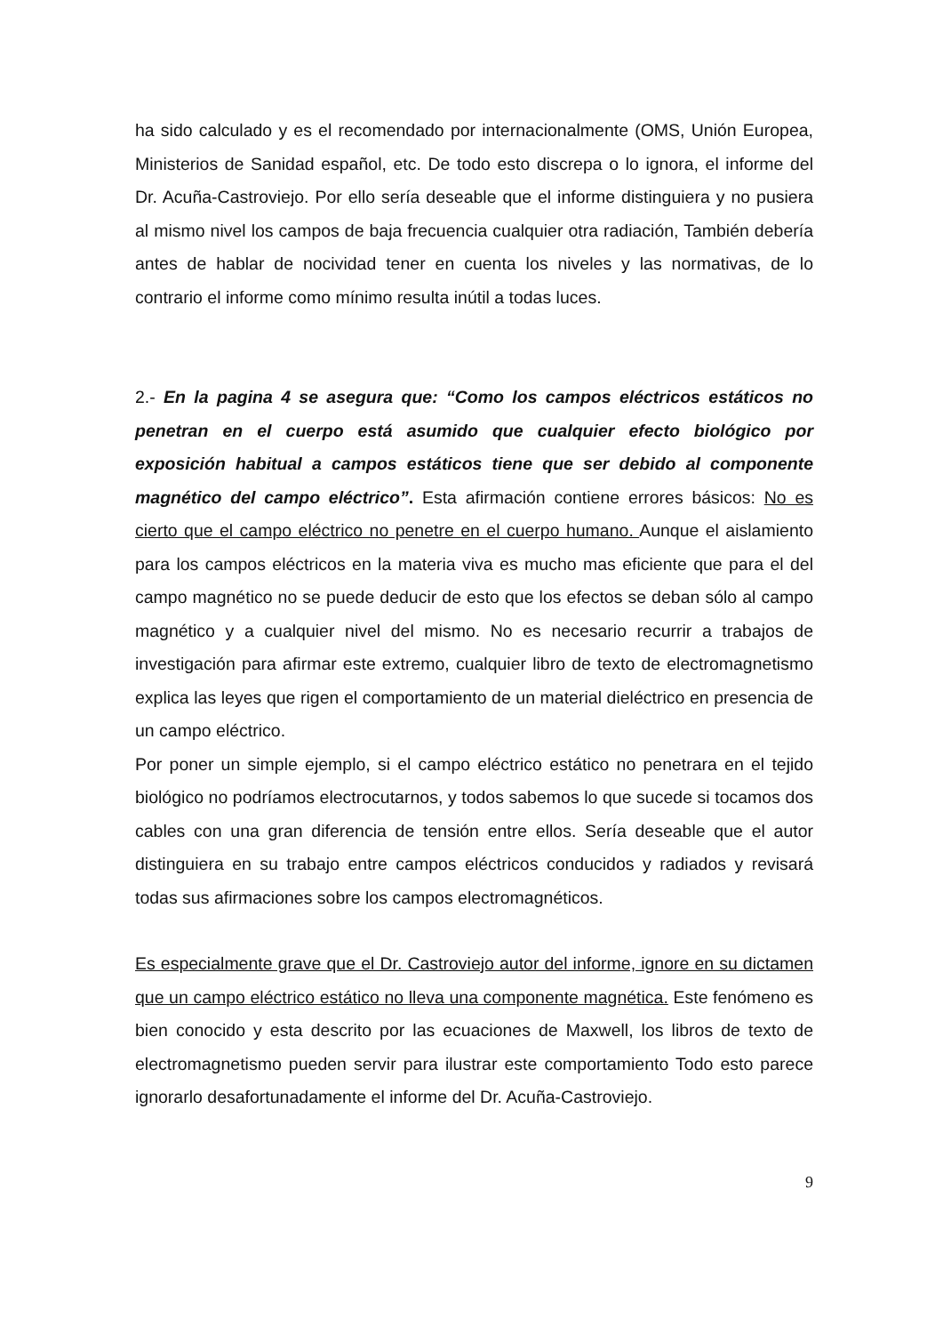ha sido calculado y es el recomendado por internacionalmente (OMS, Unión Europea, Ministerios de Sanidad español, etc. De todo esto discrepa o lo ignora, el informe del Dr. Acuña-Castroviejo. Por ello sería deseable que el informe distinguiera y no pusiera al mismo nivel los campos de baja frecuencia cualquier otra radiación, También debería antes de hablar de nocividad tener en cuenta los niveles y las normativas, de lo contrario el informe como mínimo resulta inútil a todas luces.
2.- En la pagina 4 se asegura que: “Como los campos eléctricos estáticos no penetran en el cuerpo está asumido que cualquier efecto biológico por exposición habitual a campos estáticos tiene que ser debido al componente magnético del campo eléctrico”. Esta afirmación contiene errores básicos: No es cierto que el campo eléctrico no penetre en el cuerpo humano. Aunque el aislamiento para los campos eléctricos en la materia viva es mucho mas eficiente que para el del campo magnético no se puede deducir de esto que los efectos se deban sólo al campo magnético y a cualquier nivel del mismo. No es necesario recurrir a trabajos de investigación para afirmar este extremo, cualquier libro de texto de electromagnetismo explica las leyes que rigen el comportamiento de un material dieléctrico en presencia de un campo eléctrico.
Por poner un simple ejemplo, si el campo eléctrico estático no penetrara en el tejido biológico no podríamos electrocutarnos, y todos sabemos lo que sucede si tocamos dos cables con una gran diferencia de tensión entre ellos. Sería deseable que el autor distinguiera en su trabajo entre campos eléctricos conducidos y radiados y revisará todas sus afirmaciones sobre los campos electromagnéticos.
Es especialmente grave que el Dr. Castroviejo autor del informe, ignore en su dictamen que un campo eléctrico estático no lleva una componente magnética. Este fenómeno es bien conocido y esta descrito por las ecuaciones de Maxwell, los libros de texto de electromagnetismo pueden servir para ilustrar este comportamiento Todo esto parece ignorarlo desafortunadamente el informe del Dr. Acuña-Castroviejo.
9